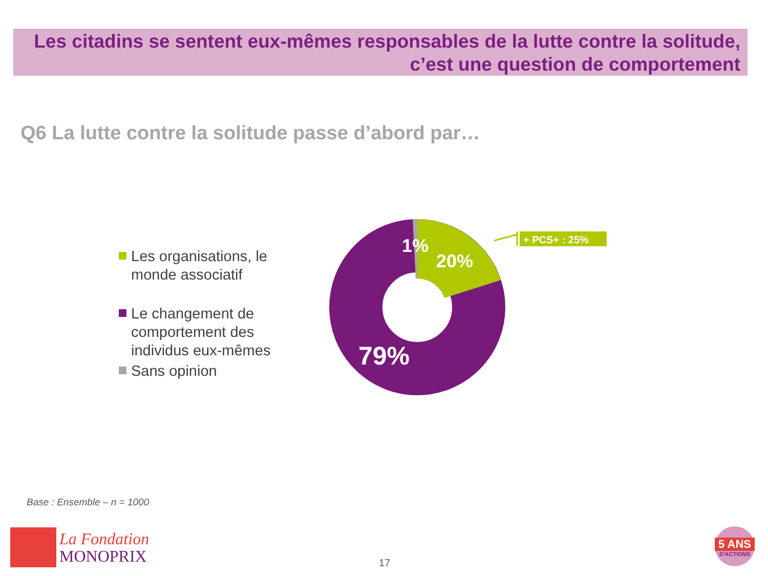Les citadins se sentent eux-mêmes responsables de la lutte contre la solitude,
c’est une question de comportement
Q6 La lutte contre la solitude passe d’abord par…
Les organisations, le
monde associatif
Le changement de
comportement des
individus eux-mêmes
Sans opinion
+ PCS+ : 25%
1%
20%
79%
Base : Ensemble – n = 1000
La Fondation
MONOPRIX
17
5 ANS
D'ACTIONS